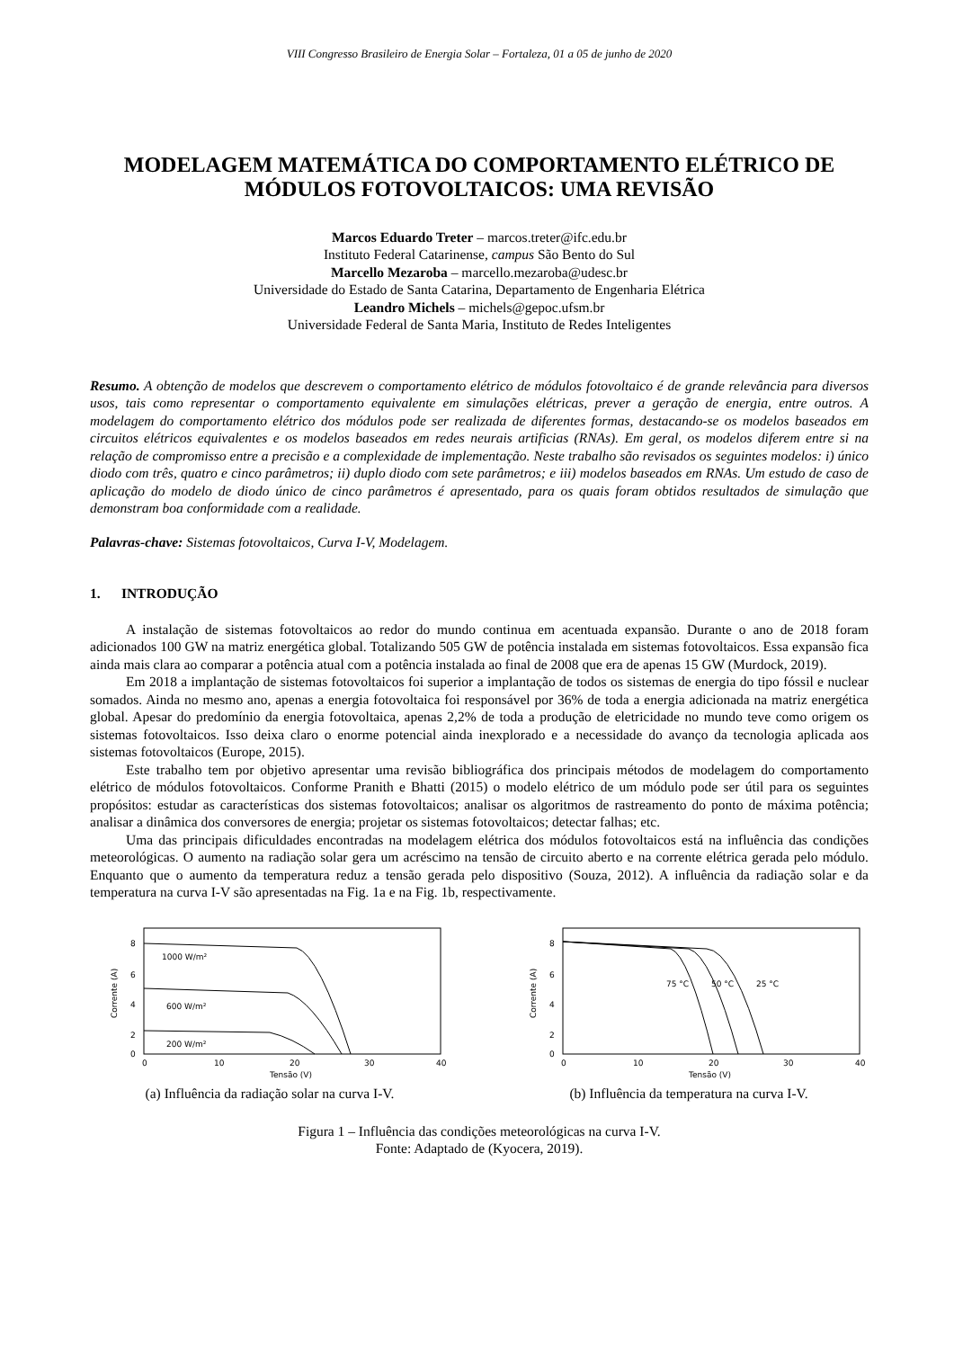VIII Congresso Brasileiro de Energia Solar – Fortaleza, 01 a 05 de junho de 2020
MODELAGEM MATEMÁTICA DO COMPORTAMENTO ELÉTRICO DE MÓDULOS FOTOVOLTAICOS: UMA REVISÃO
Marcos Eduardo Treter – marcos.treter@ifc.edu.br
Instituto Federal Catarinense, campus São Bento do Sul
Marcello Mezaroba – marcello.mezaroba@udesc.br
Universidade do Estado de Santa Catarina, Departamento de Engenharia Elétrica
Leandro Michels – michels@gepoc.ufsm.br
Universidade Federal de Santa Maria, Instituto de Redes Inteligentes
Resumo. A obtenção de modelos que descrevem o comportamento elétrico de módulos fotovoltaico é de grande relevância para diversos usos, tais como representar o comportamento equivalente em simulações elétricas, prever a geração de energia, entre outros. A modelagem do comportamento elétrico dos módulos pode ser realizada de diferentes formas, destacando-se os modelos baseados em circuitos elétricos equivalentes e os modelos baseados em redes neurais artificias (RNAs). Em geral, os modelos diferem entre si na relação de compromisso entre a precisão e a complexidade de implementação. Neste trabalho são revisados os seguintes modelos: i) único diodo com três, quatro e cinco parâmetros; ii) duplo diodo com sete parâmetros; e iii) modelos baseados em RNAs. Um estudo de caso de aplicação do modelo de diodo único de cinco parâmetros é apresentado, para os quais foram obtidos resultados de simulação que demonstram boa conformidade com a realidade.
Palavras-chave: Sistemas fotovoltaicos, Curva I-V, Modelagem.
1. INTRODUÇÃO
A instalação de sistemas fotovoltaicos ao redor do mundo continua em acentuada expansão. Durante o ano de 2018 foram adicionados 100 GW na matriz energética global. Totalizando 505 GW de potência instalada em sistemas fotovoltaicos. Essa expansão fica ainda mais clara ao comparar a potência atual com a potência instalada ao final de 2008 que era de apenas 15 GW (Murdock, 2019).
Em 2018 a implantação de sistemas fotovoltaicos foi superior a implantação de todos os sistemas de energia do tipo fóssil e nuclear somados. Ainda no mesmo ano, apenas a energia fotovoltaica foi responsável por 36% de toda a energia adicionada na matriz energética global. Apesar do predomínio da energia fotovoltaica, apenas 2,2% de toda a produção de eletricidade no mundo teve como origem os sistemas fotovoltaicos. Isso deixa claro o enorme potencial ainda inexplorado e a necessidade do avanço da tecnologia aplicada aos sistemas fotovoltaicos (Europe, 2015).
Este trabalho tem por objetivo apresentar uma revisão bibliográfica dos principais métodos de modelagem do comportamento elétrico de módulos fotovoltaicos. Conforme Pranith e Bhatti (2015) o modelo elétrico de um módulo pode ser útil para os seguintes propósitos: estudar as características dos sistemas fotovoltaicos; analisar os algoritmos de rastreamento do ponto de máxima potência; analisar a dinâmica dos conversores de energia; projetar os sistemas fotovoltaicos; detectar falhas; etc.
Uma das principais dificuldades encontradas na modelagem elétrica dos módulos fotovoltaicos está na influência das condições meteorológicas. O aumento na radiação solar gera um acréscimo na tensão de circuito aberto e na corrente elétrica gerada pelo módulo. Enquanto que o aumento da temperatura reduz a tensão gerada pelo dispositivo (Souza, 2012). A influência da radiação solar e da temperatura na curva I-V são apresentadas na Fig. 1a e na Fig. 1b, respectivamente.
1000 W/m²
600 W/m²
200 W/m²
8
6
4
2
0
0
10
20
30
40
Tensão (V)
Corrente (A)
(a) Influência da radiação solar na curva I-V.
75 °C
50 °C
25 °C
8
6
4
2
0
0
10
20
30
40
Tensão (V)
Corrente (A)
(b) Influência da temperatura na curva I-V.
Figura 1 – Influência das condições meteorológicas na curva I-V.
Fonte: Adaptado de (Kyocera, 2019).